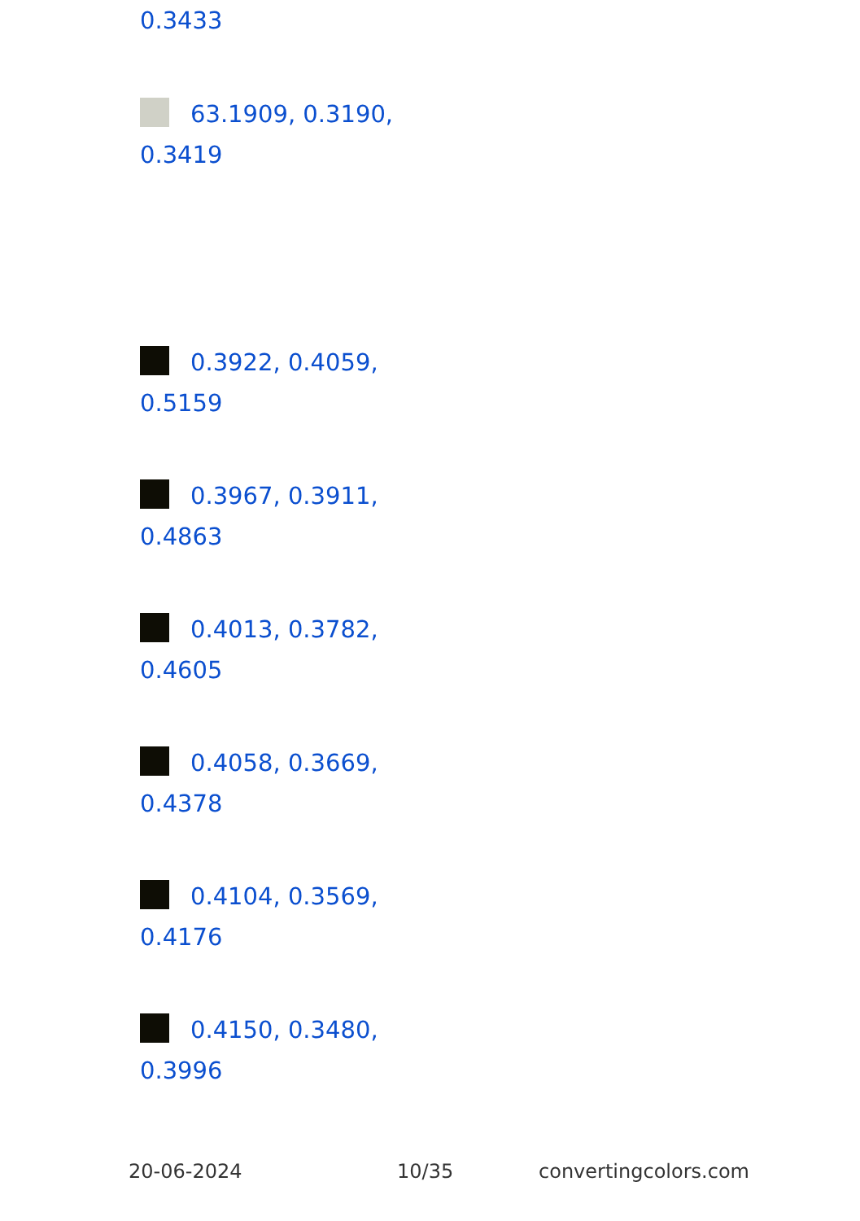0.3433
63.1909, 0.3190, 0.3419
0.3922, 0.4059, 0.5159
0.3967, 0.3911, 0.4863
0.4013, 0.3782, 0.4605
0.4058, 0.3669, 0.4378
0.4104, 0.3569, 0.4176
0.4150, 0.3480, 0.3996
20-06-2024 10/35 convertingcolors.com